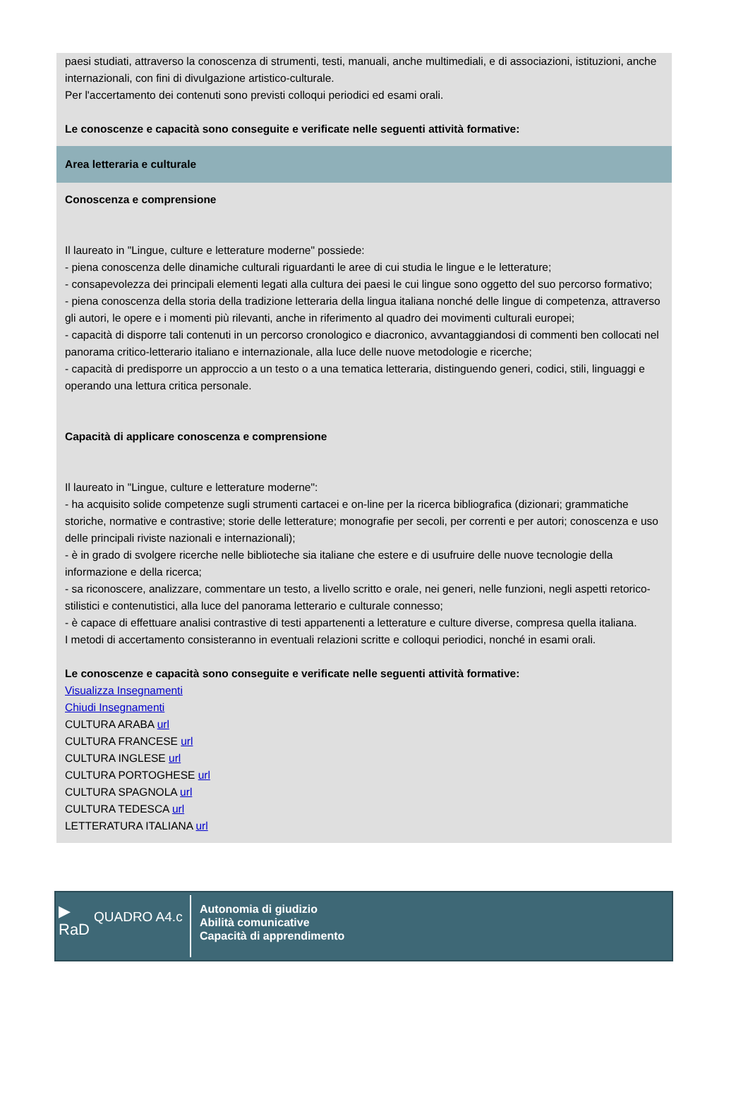paesi studiati, attraverso la conoscenza di strumenti, testi, manuali, anche multimediali, e di associazioni, istituzioni, anche internazionali, con fini di divulgazione artistico-culturale.
Per l'accertamento dei contenuti sono previsti colloqui periodici ed esami orali.
Le conoscenze e capacità sono conseguite e verificate nelle seguenti attività formative:
Area letteraria e culturale
Conoscenza e comprensione
Il laureato in "Lingue, culture e letterature moderne" possiede:
- piena conoscenza delle dinamiche culturali riguardanti le aree di cui studia le lingue e le letterature;
- consapevolezza dei principali elementi legati alla cultura dei paesi le cui lingue sono oggetto del suo percorso formativo;
- piena conoscenza della storia della tradizione letteraria della lingua italiana nonché delle lingue di competenza, attraverso gli autori, le opere e i momenti più rilevanti, anche in riferimento al quadro dei movimenti culturali europei;
- capacità di disporre tali contenuti in un percorso cronologico e diacronico, avvantaggiandosi di commenti ben collocati nel panorama critico-letterario italiano e internazionale, alla luce delle nuove metodologie e ricerche;
- capacità di predisporre un approccio a un testo o a una tematica letteraria, distinguendo generi, codici, stili, linguaggi e operando una lettura critica personale.
Capacità di applicare conoscenza e comprensione
Il laureato in "Lingue, culture e letterature moderne":
- ha acquisito solide competenze sugli strumenti cartacei e on-line per la ricerca bibliografica (dizionari; grammatiche storiche, normative e contrastive; storie delle letterature; monografie per secoli, per correnti e per autori; conoscenza e uso delle principali riviste nazionali e internazionali);
- è in grado di svolgere ricerche nelle biblioteche sia italiane che estere e di usufruire delle nuove tecnologie della informazione e della ricerca;
- sa riconoscere, analizzare, commentare un testo, a livello scritto e orale, nei generi, nelle funzioni, negli aspetti retorico-stilistici e contenutistici, alla luce del panorama letterario e culturale connesso;
- è capace di effettuare analisi contrastive di testi appartenenti a letterature e culture diverse, compresa quella italiana.
I metodi di accertamento consisteranno in eventuali relazioni scritte e colloqui periodici, nonché in esami orali.
Le conoscenze e capacità sono conseguite e verificate nelle seguenti attività formative:
Visualizza Insegnamenti
Chiudi Insegnamenti
CULTURA ARABA url
CULTURA FRANCESE url
CULTURA INGLESE url
CULTURA PORTOGHESE url
CULTURA SPAGNOLA url
CULTURA TEDESCA url
LETTERATURA ITALIANA url
▶
RaD
QUADRO A4.c
Autonomia di giudizio
Abilità comunicative
Capacità di apprendimento